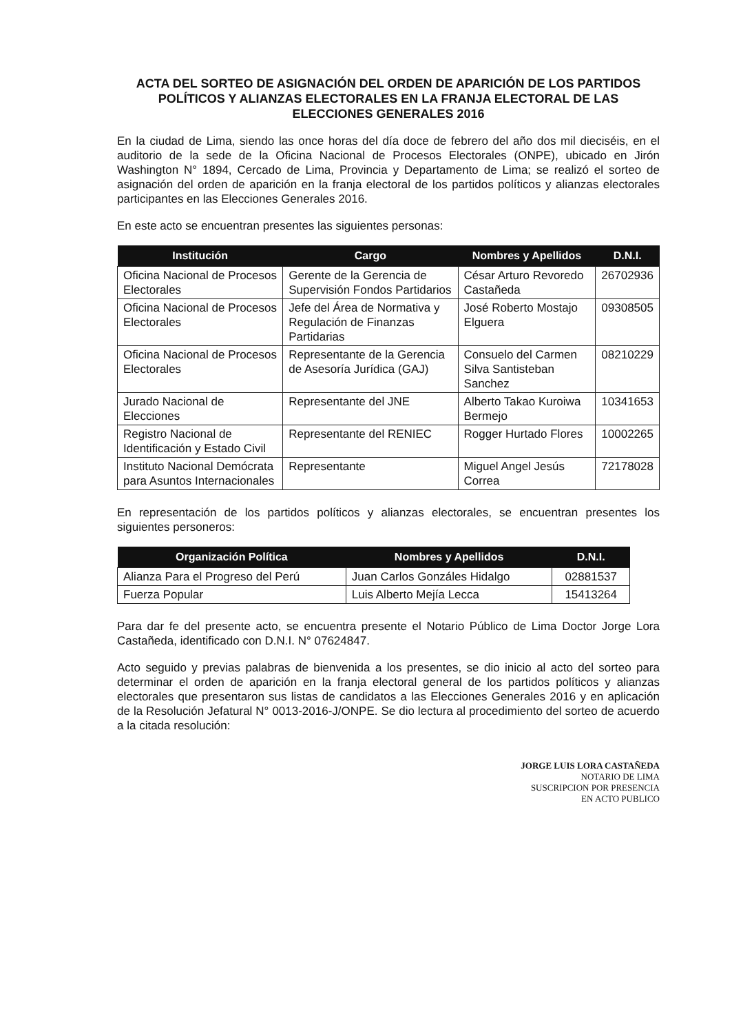ACTA DEL SORTEO DE ASIGNACIÓN DEL ORDEN DE APARICIÓN DE LOS PARTIDOS POLÍTICOS Y ALIANZAS ELECTORALES EN LA FRANJA ELECTORAL DE LAS ELECCIONES GENERALES 2016
En la ciudad de Lima, siendo las once horas del día doce de febrero del año dos mil dieciséis, en el auditorio de la sede de la Oficina Nacional de Procesos Electorales (ONPE), ubicado en Jirón Washington N° 1894, Cercado de Lima, Provincia y Departamento de Lima; se realizó el sorteo de asignación del orden de aparición en la franja electoral de los partidos políticos y alianzas electorales participantes en las Elecciones Generales 2016.
En este acto se encuentran presentes las siguientes personas:
| Institución | Cargo | Nombres y Apellidos | D.N.I. |
| --- | --- | --- | --- |
| Oficina Nacional de Procesos Electorales | Gerente de la Gerencia de Supervisión Fondos Partidarios | César Arturo Revoredo Castañeda | 26702936 |
| Oficina Nacional de Procesos Electorales | Jefe del Área de Normativa y Regulación de Finanzas Partidarias | José Roberto Mostajo Elguera | 09308505 |
| Oficina Nacional de Procesos Electorales | Representante de la Gerencia de Asesoría Jurídica (GAJ) | Consuelo del Carmen Silva Santisteban Sanchez | 08210229 |
| Jurado Nacional de Elecciones | Representante del JNE | Alberto Takao Kuroiwa Bermejo | 10341653 |
| Registro Nacional de Identificación y Estado Civil | Representante del RENIEC | Rogger Hurtado Flores | 10002265 |
| Instituto Nacional Demócrata para Asuntos Internacionales | Representante | Miguel Angel Jesús Correa | 72178028 |
En representación de los partidos políticos y alianzas electorales, se encuentran presentes los siguientes personeros:
| Organización Política | Nombres y Apellidos | D.N.I. |
| --- | --- | --- |
| Alianza Para el Progreso del Perú | Juan Carlos Gonzáles Hidalgo | 02881537 |
| Fuerza Popular | Luis Alberto Mejía Lecca | 15413264 |
Para dar fe del presente acto, se encuentra presente el Notario Público de Lima Doctor Jorge Lora Castañeda, identificado con D.N.I. N° 07624847.
Acto seguido y previas palabras de bienvenida a los presentes, se dio inicio al acto del sorteo para determinar el orden de aparición en la franja electoral general de los partidos políticos y alianzas electorales que presentaron sus listas de candidatos a las Elecciones Generales 2016 y en aplicación de la Resolución Jefatural N° 0013-2016-J/ONPE. Se dio lectura al procedimiento del sorteo de acuerdo a la citada resolución:
JORGE LUIS LORA CASTAÑEDA
NOTARIO DE LIMA
SUSCRIPCION POR PRESENCIA
EN ACTO PUBLICO